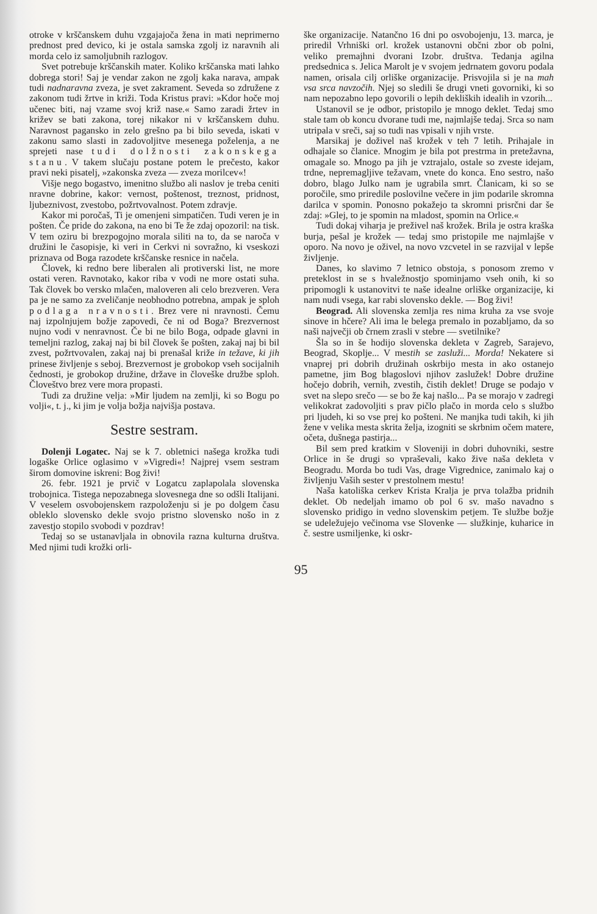otroke v krščanskem duhu vzgajajoča žena in mati neprimerno prednost pred devico, ki je ostala samska zgolj iz naravnih ali morda celo iz samoljubnih razlogov.
Svet potrebuje krščanskih mater. Koliko krščanska mati lahko dobrega stori! Saj je vendar zakon ne zgolj kaka narava, ampak tudi nadnaravna zveza, je svet zakrament. Seveda so združene z zakonom tudi žrtve in križi. Toda Kristus pravi: »Kdor hoče moj učenec biti, naj vzame svoj križ nase.« Samo zaradi žrtev in križev se bati zakona, torej nikakor ni v krščanskem duhu. Naravnost pagansko in zelo grešno pa bi bilo seveda, iskati v zakonu samo slasti in zadovoljitve mesenega poželenja, a ne sprejeti nase tudi dolžnosti zakonskega stanu. V takem slučaju postane potem le prečesto, kakor pravi neki pisatelj, »zakonska zveza — zveza morilcev«!
Višje nego bogastvo, imenitno službo ali naslov je treba ceniti nravne dobrine, kakor: vernost, poštenost, treznost, pridnost, ljubeznivost, zvestobo, požrtvovalnost. Potem zdravje.
Kakor mi poročaš, Ti je omenjeni simpatičen. Tudi veren je in pošten. Če pride do zakona, na eno bi Te že zdaj opozoril: na tisk. V tem oziru bi brezpogojno morala siliti na to, da se naroča v družini le časopisje, ki veri in Cerkvi ni sovražno, ki vseskozi priznava od Boga razodete krščanske resnice in načela.
Človek, ki redno bere liberalen ali protiverski list, ne more ostati veren. Ravnotako, kakor riba v vodi ne more ostati suha. Tak človek bo versko mlačen, maloveren ali celo brezveren. Vera pa je ne samo za zveličanje neobhodno potrebna, ampak je sploh podlaga nravnosti. Brez vere ni nravnosti. Čemu naj izpolnjujem božje zapovedi, če ni od Boga? Brezvernost nujno vodi v nenravnost. Če bi ne bilo Boga, odpade glavni in temeljni razlog, zakaj naj bi bil človek še pošten, zakaj naj bi bil zvest, požrtvovalen, zakaj naj bi prenašal križe in težave, ki jih prinese življenje s seboj. Brezvernost je grobokop vseh socijalnih čednosti, je grobokop družine, države in človeške družbe sploh. Človeštvo brez vere mora propasti.
Tudi za družine velja: »Mir ljudem na zemlji, ki so Bogu po volji«, t. j., ki jim je volja božja najvišja postava.
Sestre sestram.
Dolenji Logatec. Naj se k 7. obletnici našega krožka tudi logaške Orlice oglasimo v »Vigredi«! Najprej vsem sestram širom domovine iskreni: Bog živi!
26. febr. 1921 je prvič v Logatcu zaplapolala slovenska trobojnica. Tistega nepozabnega slovesnega dne so odšli Italijani. V veselem osvobojenskem razpoloženju si je po dolgem času obleklo slovensko dekle svojo pristno slovensko nošo in z zavestjo stopilo svobodi v pozdrav!
Tedaj so se ustanavljala in obnovila razna kulturna društva. Med njimi tudi krožki orli-
ške organizacije. Natančno 16 dni po osvobojenju, 13. marca, je priredil Vrhniški orl. krožek ustanovni občni zbor ob polni, veliko premajhni dvorani Izobr. društva. Tedanja agilna predsednica s. Jelica Marolt je v svojem jedrnatem govoru podala namen, orisala cilj orliške organizacije. Prisvojila si je na mah vsa srca navzočih. Njej so sledili še drugi vneti govorniki, ki so nam nepozabno lepo govorili o lepih dekliških idealih in vzorih...
Ustanovil se je odbor, pristopilo je mnogo deklet. Tedaj smo stale tam ob koncu dvorane tudi me, najmlajše tedaj. Srca so nam utripala v sreči, saj so tudi nas vpisali v njih vrste.
Marsikaj je doživel naš krožek v teh 7 letih. Prihajale in odhajale so članice. Mnogim je bila pot prestrma in pretežavna, omagale so. Mnogo pa jih je vztrajalo, ostale so zveste idejam, trdne, nepremagljive težavam, vnete do konca. Eno sestro, našo dobro, blago Julko nam je ugrabila smrt. Članicam, ki so se poročile, smo priredile poslovilne večere in jim podarile skromna darilca v spomin. Ponosno pokažejo ta skromni prisrčni dar še zdaj: »Glej, to je spomin na mladost, spomin na Orlice.«
Tudi dokaj viharja je preživel naš krožek. Brila je ostra kraška burja, pešal je krožek — tedaj smo pristopile me najmlajše v oporo. Na novo je oživel, na novo vzcvetel in se razvijal v lepše življenje.
Danes, ko slavimo 7 letnico obstoja, s ponosom zremo v preteklost in se s hvaležnostjo spominjamo vseh onih, ki so pripomogli k ustanovitvi te naše idealne orliške organizacije, ki nam nudi vsega, kar rabi slovensko dekle. — Bog živi!
Beograd. Ali slovenska zemlja res nima kruha za vse svoje sinove in hčere? Ali ima le belega premalo in pozabljamo, da so naši največji ob črnem zrasli v stebre — svetilnike?
Šla so in še hodijo slovenska dekleta v Zagreb, Sarajevo, Beograd, Skoplje... V mestih se zasluži... Morda! Nekatere si vnaprej pri dobrih družinah oskrbijo mesta in ako ostanejo pametne, jim Bog blagoslovi njihov zaslužek! Dobre družine hočejo dobrih, vernih, zvestih, čistih deklet! Druge se podajo v svet na slepo srečo — se bo že kaj našlo... Pa se morajo v zadregi velikokrat zadovoljiti s prav pičlo plačo in morda celo s službo pri ljudeh, ki so vse prej ko pošteni. Ne manjka tudi takih, ki jih žene v velika mesta skrita želja, izogniti se skrbnim očem matere, očeta, dušnega pastirja...
Bil sem pred kratkim v Sloveniji in dobri duhovniki, sestre Orlice in še drugi so vpraševali, kako žive naša dekleta v Beogradu. Morda bo tudi Vas, drage Vigrednice, zanimalo kaj o življenju Vaših sester v prestolnem mestu!
Naša katoliška cerkev Krista Kralja je prva tolažba pridnih deklet. Ob nedeljah imamo ob pol 6 sv. mašo navadno s slovensko pridigo in vedno slovenskim petjem. Te službe božje se udeležujejo večinoma vse Slovenke — služkinje, kuharice in č. sestre usmiljenke, ki oskr-
95